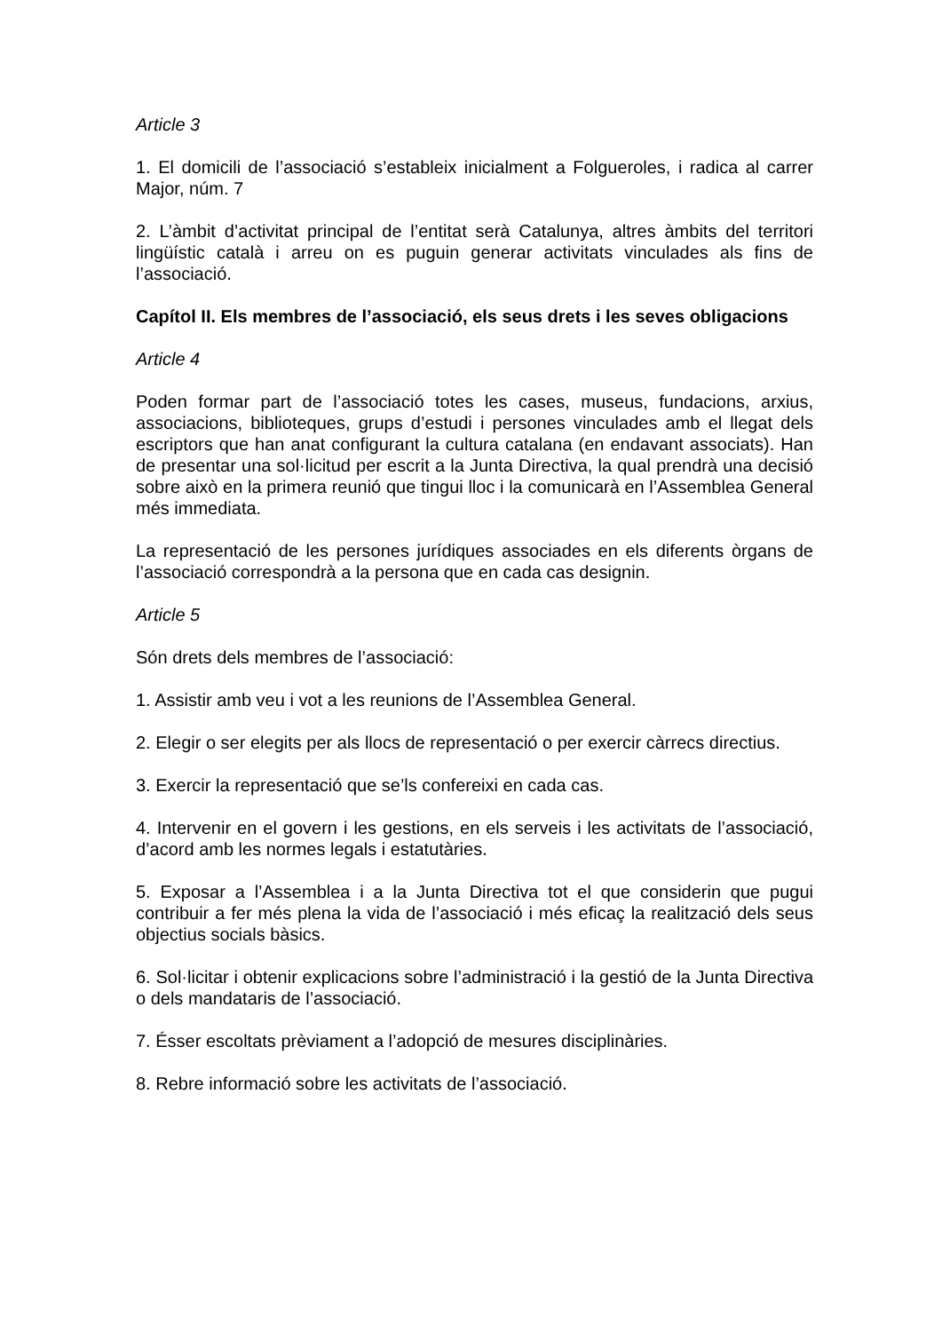Article 3
1. El domicili de l’associació s’estableix inicialment a Folgueroles, i radica al carrer Major, núm. 7
2. L’àmbit d’activitat principal de l’entitat serà Catalunya, altres àmbits del territori lingüístic català i arreu on es puguin generar activitats vinculades als fins de l’associació.
Capítol II. Els membres de l’associació, els seus drets i les seves obligacions
Article 4
Poden formar part de l’associació totes les cases, museus, fundacions, arxius, associacions, biblioteques, grups d’estudi i persones vinculades amb el llegat dels escriptors que han anat configurant la cultura catalana (en endavant associats). Han de presentar una sol·licitud per escrit a la Junta Directiva, la qual prendrà una decisió sobre això en la primera reunió que tingui lloc i la comunicarà en l’Assemblea General més immediata.
La representació de les persones jurídiques associades en els diferents òrgans de l’associació correspondrà a la persona que en cada cas designin.
Article 5
Són drets dels membres de l’associació:
1. Assistir amb veu i vot a les reunions de l’Assemblea General.
2. Elegir o ser elegits per als llocs de representació o per exercir càrrecs directius.
3. Exercir la representació que se’ls confereixi en cada cas.
4. Intervenir en el govern i les gestions, en els serveis i les activitats de l’associació, d’acord amb les normes legals i estatutàries.
5. Exposar a l’Assemblea i a la Junta Directiva tot el que considerin que pugui contribuir a fer més plena la vida de l’associació i més eficaç la realització dels seus objectius socials bàsics.
6. Sol·licitar i obtenir explicacions sobre l’administració i la gestió de la Junta Directiva o dels mandataris de l’associació.
7. Ésser escoltats prèviament a l’adopció de mesures disciplinàries.
8. Rebre informació sobre les activitats de l’associació.